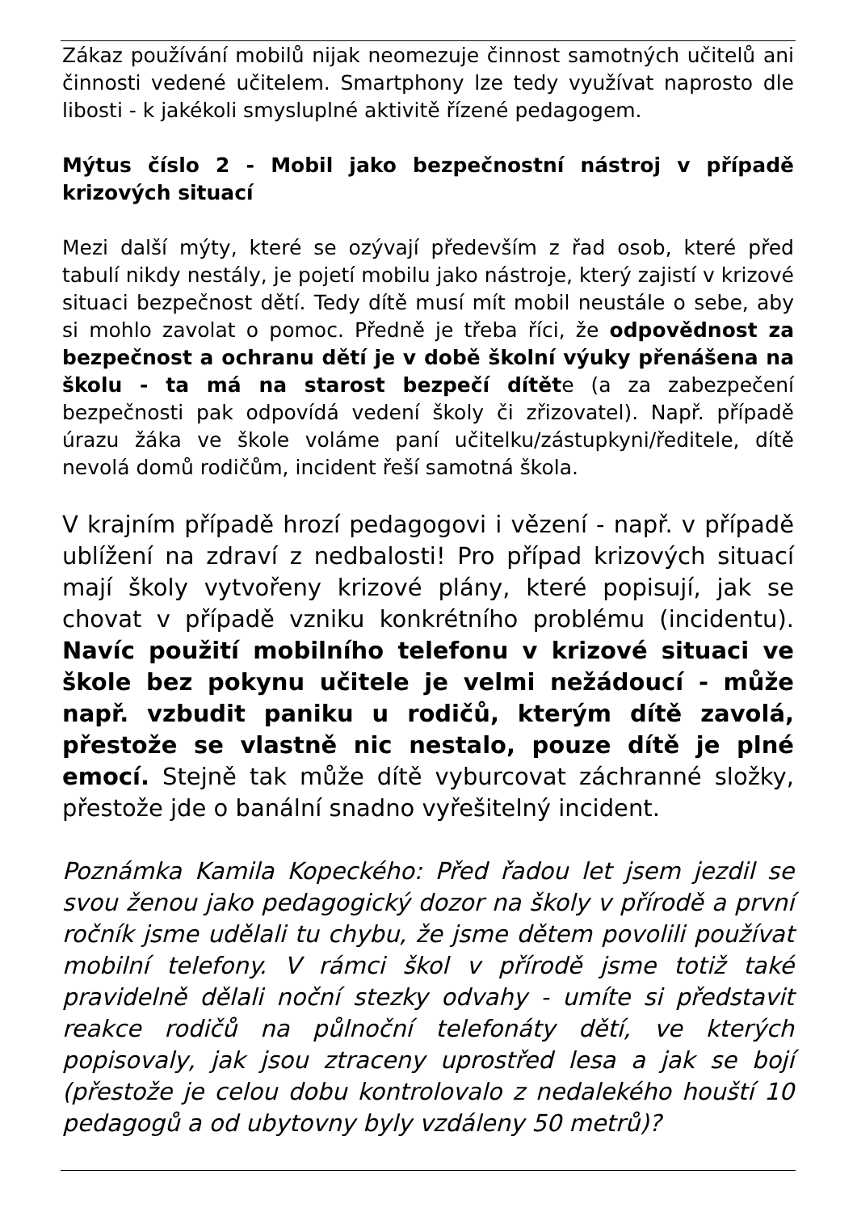Zákaz používání mobilů nijak neomezuje činnost samotných učitelů ani činnosti vedené učitelem. Smartphony lze tedy využívat naprosto dle libosti - k jakékoli smysluplné aktivitě řízené pedagogem.
Mýtus číslo 2 - Mobil jako bezpečnostní nástroj v případě krizových situací
Mezi další mýty, které se ozývají především z řad osob, které před tabulí nikdy nestály, je pojetí mobilu jako nástroje, který zajistí v krizové situaci bezpečnost dětí. Tedy dítě musí mít mobil neustále o sebe, aby si mohlo zavolat o pomoc. Předně je třeba říci, že odpovědnost za bezpečnost a ochranu dětí je v době školní výuky přenášena na školu - ta má na starost bezpečí dítěte (a za zabezpečení bezpečnosti pak odpovídá vedení školy či zřizovatel). Např. případě úrazu žáka ve škole voláme paní učitelku/zástupkyni/ředitele, dítě nevolá domů rodičům, incident řeší samotná škola.
V krajním případě hrozí pedagogovi i vězení - např. v případě ublížení na zdraví z nedbalosti! Pro případ krizových situací mají školy vytvořeny krizové plány, které popisují, jak se chovat v případě vzniku konkrétního problému (incidentu). Navíc použití mobilního telefonu v krizové situaci ve škole bez pokynu učitele je velmi nežádoucí - může např. vzbudit paniku u rodičů, kterým dítě zavolá, přestože se vlastně nic nestalo, pouze dítě je plné emocí. Stejně tak může dítě vyburcovat záchranné složky, přestože jde o banální snadno vyřešitelný incident.
Poznámka Kamila Kopeckého: Před řadou let jsem jezdil se svou ženou jako pedagogický dozor na školy v přírodě a první ročník jsme udělali tu chybu, že jsme dětem povolili používat mobilní telefony. V rámci škol v přírodě jsme totiž také pravidelně dělali noční stezky odvahy - umíte si představit reakce rodičů na půlnoční telefonáty dětí, ve kterých popisovaly, jak jsou ztraceny uprostřed lesa a jak se bojí (přestože je celou dobu kontrolovalo z nedalekého houští 10 pedagogů a od ubytovny byly vzdáleny 50 metrů)?